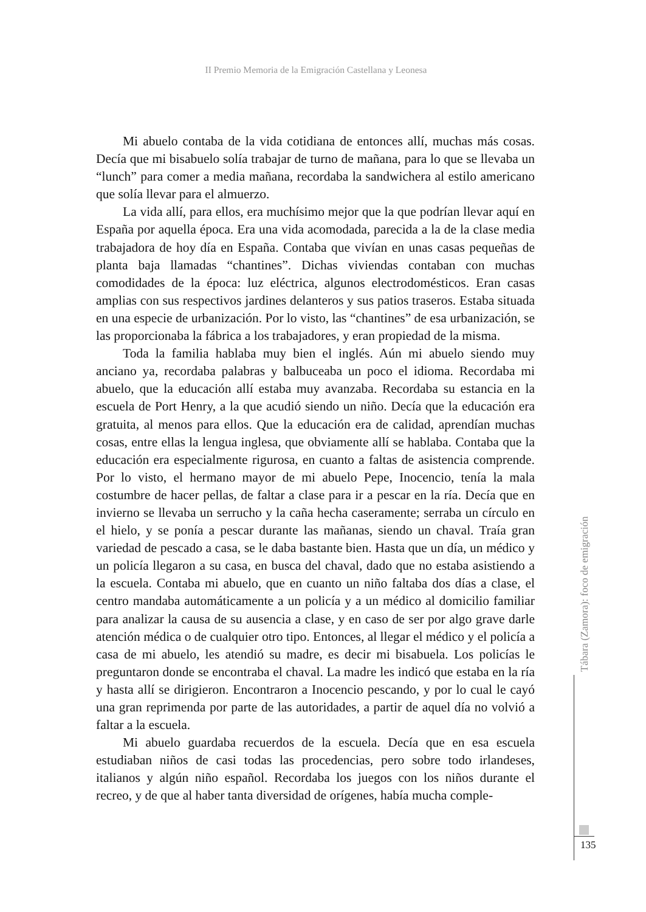II Premio Memoria de la Emigración Castellana y Leonesa
Mi abuelo contaba de la vida cotidiana de entonces allí, muchas más cosas. Decía que mi bisabuelo solía trabajar de turno de mañana, para lo que se llevaba un “lunch” para comer a media mañana, recordaba la sandwichera al estilo americano que solía llevar para el almuerzo.
La vida allí, para ellos, era muchísimo mejor que la que podrían llevar aquí en España por aquella época. Era una vida acomodada, parecida a la de la clase media trabajadora de hoy día en España. Contaba que vivían en unas casas pequeñas de planta baja llamadas “chantines”. Dichas viviendas contaban con muchas comodidades de la época: luz eléctrica, algunos electrodomésticos. Eran casas amplias con sus respectivos jardines delanteros y sus patios traseros. Estaba situada en una especie de urbanización. Por lo visto, las “chantines” de esa urbanización, se las proporcionaba la fábrica a los trabajadores, y eran propiedad de la misma.
Toda la familia hablaba muy bien el inglés. Aún mi abuelo siendo muy anciano ya, recordaba palabras y balbuceaba un poco el idioma. Recordaba mi abuelo, que la educación allí estaba muy avanzaba. Recordaba su estancia en la escuela de Port Henry, a la que acudió siendo un niño. Decía que la educación era gratuita, al menos para ellos. Que la educación era de calidad, aprendían muchas cosas, entre ellas la lengua inglesa, que obviamente allí se hablaba. Contaba que la educación era especialmente rigurosa, en cuanto a faltas de asistencia comprende. Por lo visto, el hermano mayor de mi abuelo Pepe, Inocencio, tenía la mala costumbre de hacer pellas, de faltar a clase para ir a pescar en la ría. Decía que en invierno se llevaba un serrucho y la caña hecha caseramente; serraba un círculo en el hielo, y se ponía a pescar durante las mañanas, siendo un chaval. Traía gran variedad de pescado a casa, se le daba bastante bien. Hasta que un día, un médico y un policía llegaron a su casa, en busca del chaval, dado que no estaba asistiendo a la escuela. Contaba mi abuelo, que en cuanto un niño faltaba dos días a clase, el centro mandaba automáticamente a un policía y a un médico al domicilio familiar para analizar la causa de su ausencia a clase, y en caso de ser por algo grave darle atención médica o de cualquier otro tipo. Entonces, al llegar el médico y el policía a casa de mi abuelo, les atendió su madre, es decir mi bisabuela. Los policías le preguntaron donde se encontraba el chaval. La madre les indicó que estaba en la ría y hasta allí se dirigieron. Encontraron a Inocencio pescando, y por lo cual le cayó una gran reprimenda por parte de las autoridades, a partir de aquel día no volvió a faltar a la escuela.
Mi abuelo guardaba recuerdos de la escuela. Decía que en esa escuela estudiaban niños de casi todas las procedencias, pero sobre todo irlandeses, italianos y algún niño español. Recordaba los juegos con los niños durante el recreo, y de que al haber tanta diversidad de orígenes, había mucha comple-
Tábara (Zamora): foco de emigración
135